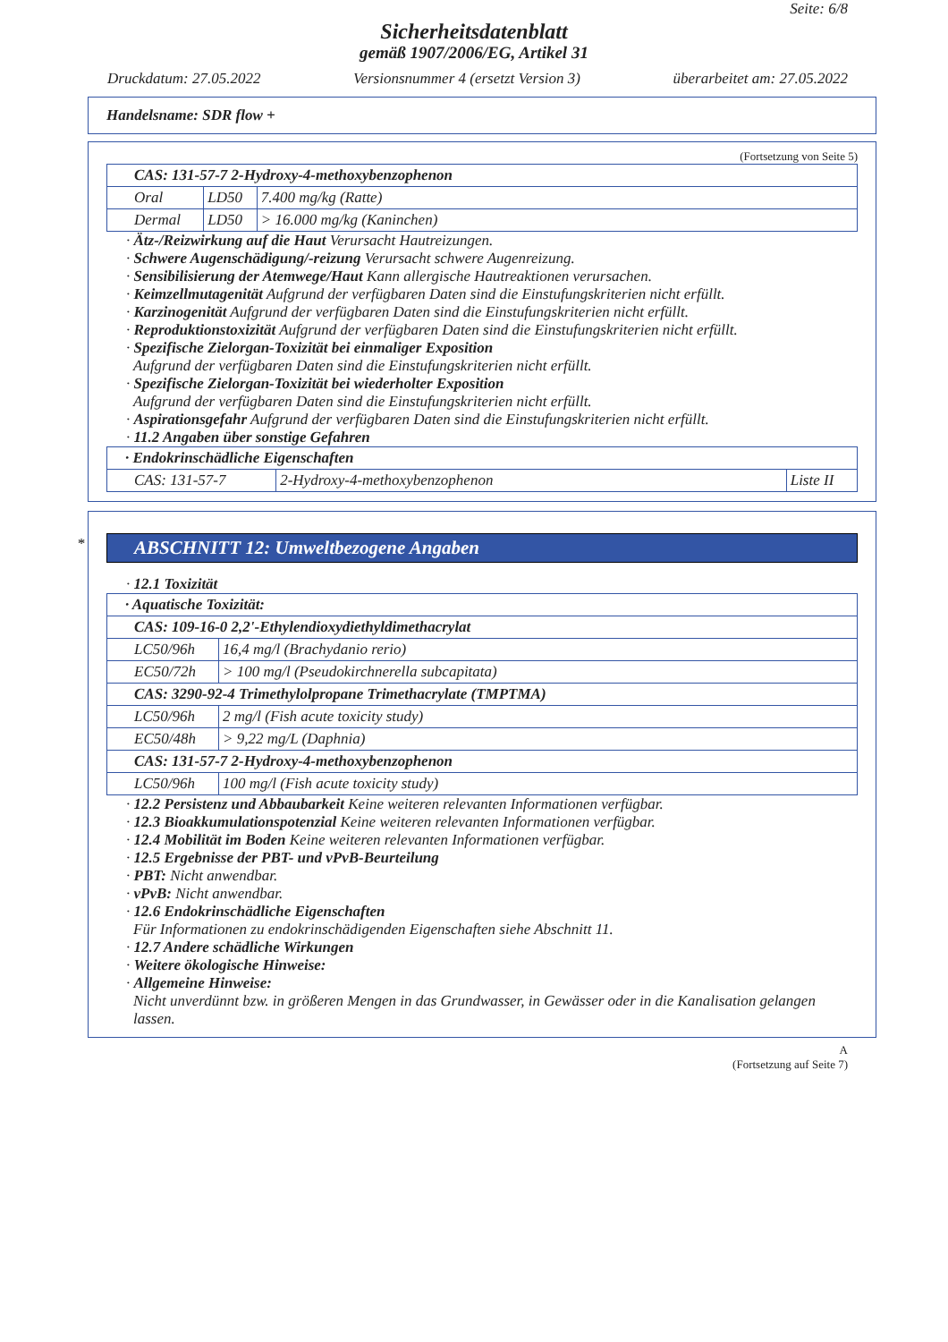Seite: 6/8
Sicherheitsdatenblatt
gemäß 1907/2006/EG, Artikel 31
Druckdatum: 27.05.2022 Versionsnummer 4 (ersetzt Version 3) überarbeitet am: 27.05.2022
Handelsname: SDR flow +
(Fortsetzung von Seite 5)
| CAS: 131-57-7 2-Hydroxy-4-methoxybenzophenon | | |
| Oral | LD50 | 7.400 mg/kg (Ratte) |
| Dermal | LD50 | > 16.000 mg/kg (Kaninchen) |
· Ätz-/Reizwirkung auf die Haut Verursacht Hautreizungen.
· Schwere Augenschädigung/-reizung Verursacht schwere Augenreizung.
· Sensibilisierung der Atemwege/Haut Kann allergische Hautreaktionen verursachen.
· Keimzellmutagenität Aufgrund der verfügbaren Daten sind die Einstufungskriterien nicht erfüllt.
· Karzinogenität Aufgrund der verfügbaren Daten sind die Einstufungskriterien nicht erfüllt.
· Reproduktionstoxizität Aufgrund der verfügbaren Daten sind die Einstufungskriterien nicht erfüllt.
· Spezifische Zielorgan-Toxizität bei einmaliger Exposition
Aufgrund der verfügbaren Daten sind die Einstufungskriterien nicht erfüllt.
· Spezifische Zielorgan-Toxizität bei wiederholter Exposition
Aufgrund der verfügbaren Daten sind die Einstufungskriterien nicht erfüllt.
· Aspirationsgefahr Aufgrund der verfügbaren Daten sind die Einstufungskriterien nicht erfüllt.
· 11.2 Angaben über sonstige Gefahren
| · Endokrinschädliche Eigenschaften | | |
| CAS: 131-57-7 | 2-Hydroxy-4-methoxybenzophenon | Liste II |
*
ABSCHNITT 12: Umweltbezogene Angaben
· 12.1 Toxizität
| · Aquatische Toxizität: | |
| CAS: 109-16-0 2,2'-Ethylendioxydiethyldimethacrylat | |
| LC50/96h | 16,4 mg/l (Brachydanio rerio) |
| EC50/72h | > 100 mg/l (Pseudokirchnerella subcapitata) |
| CAS: 3290-92-4 Trimethylolpropane Trimethacrylate (TMPTMA) | |
| LC50/96h | 2 mg/l (Fish acute toxicity study) |
| EC50/48h | > 9,22 mg/L (Daphnia) |
| CAS: 131-57-7 2-Hydroxy-4-methoxybenzophenon | |
| LC50/96h | 100 mg/l (Fish acute toxicity study) |
· 12.2 Persistenz und Abbaubarkeit Keine weiteren relevanten Informationen verfügbar.
· 12.3 Bioakkumulationspotenzial Keine weiteren relevanten Informationen verfügbar.
· 12.4 Mobilität im Boden Keine weiteren relevanten Informationen verfügbar.
· 12.5 Ergebnisse der PBT- und vPvB-Beurteilung
· PBT: Nicht anwendbar.
· vPvB: Nicht anwendbar.
· 12.6 Endokrinschädliche Eigenschaften
Für Informationen zu endokrinschädigenden Eigenschaften siehe Abschnitt 11.
· 12.7 Andere schädliche Wirkungen
· Weitere ökologische Hinweise:
· Allgemeine Hinweise:
Nicht unverdünnt bzw. in größeren Mengen in das Grundwasser, in Gewässer oder in die Kanalisation gelangen lassen.
A
(Fortsetzung auf Seite 7)